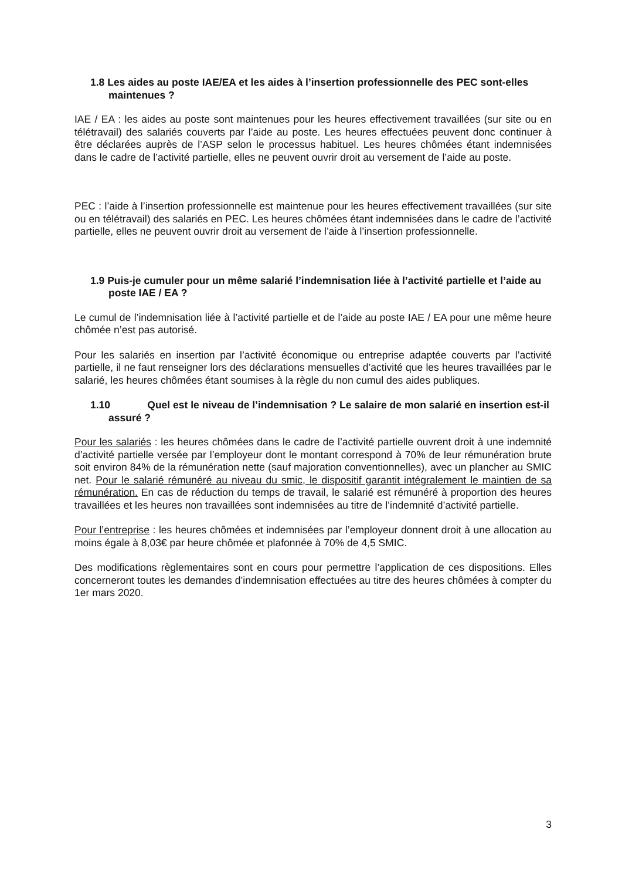1.8 Les aides au poste IAE/EA et les aides à l’insertion professionnelle des PEC sont-elles maintenues ?
IAE / EA : les aides au poste sont maintenues pour les heures effectivement travaillées (sur site ou en télétravail) des salariés couverts par l’aide au poste. Les heures effectuées peuvent donc continuer à être déclarées auprès de l’ASP selon le processus habituel. Les heures chômées étant indemnisées dans le cadre de l’activité partielle, elles ne peuvent ouvrir droit au versement de l’aide au poste.
PEC : l’aide à l’insertion professionnelle est maintenue pour les heures effectivement travaillées (sur site ou en télétravail) des salariés en PEC. Les heures chômées étant indemnisées dans le cadre de l’activité partielle, elles ne peuvent ouvrir droit au versement de l’aide à l’insertion professionnelle.
1.9 Puis-je cumuler pour un même salarié l’indemnisation liée à l’activité partielle et l’aide au poste IAE / EA ?
Le cumul de l’indemnisation liée à l’activité partielle et de l’aide au poste IAE / EA pour une même heure chômée n’est pas autorisé.
Pour les salariés en insertion par l’activité économique ou entreprise adaptée couverts par l’activité partielle, il ne faut renseigner lors des déclarations mensuelles d’activité que les heures travaillées par le salarié, les heures chômées étant soumises à la règle du non cumul des aides publiques.
1.10 Quel est le niveau de l’indemnisation ? Le salaire de mon salarié en insertion est-il assuré ?
Pour les salariés : les heures chômées dans le cadre de l’activité partielle ouvrent droit à une indemnité d’activité partielle versée par l’employeur dont le montant correspond à 70% de leur rémunération brute soit environ 84% de la rémunération nette (sauf majoration conventionnelles), avec un plancher au SMIC net. Pour le salarié rémunéré au niveau du smic, le dispositif garantit intégralement le maintien de sa rémunération. En cas de réduction du temps de travail, le salarié est rémunéré à proportion des heures travaillées et les heures non travaillées sont indemnisées au titre de l’indemnité d’activité partielle.
Pour l’entreprise : les heures chômées et indemnisées par l’employeur donnent droit à une allocation au moins égale à 8,03€ par heure chômée et plafonnée à 70% de 4,5 SMIC.
Des modifications règlementaires sont en cours pour permettre l’application de ces dispositions. Elles concerneront toutes les demandes d’indemnisation effectuées au titre des heures chômées à compter du 1er mars 2020.
3